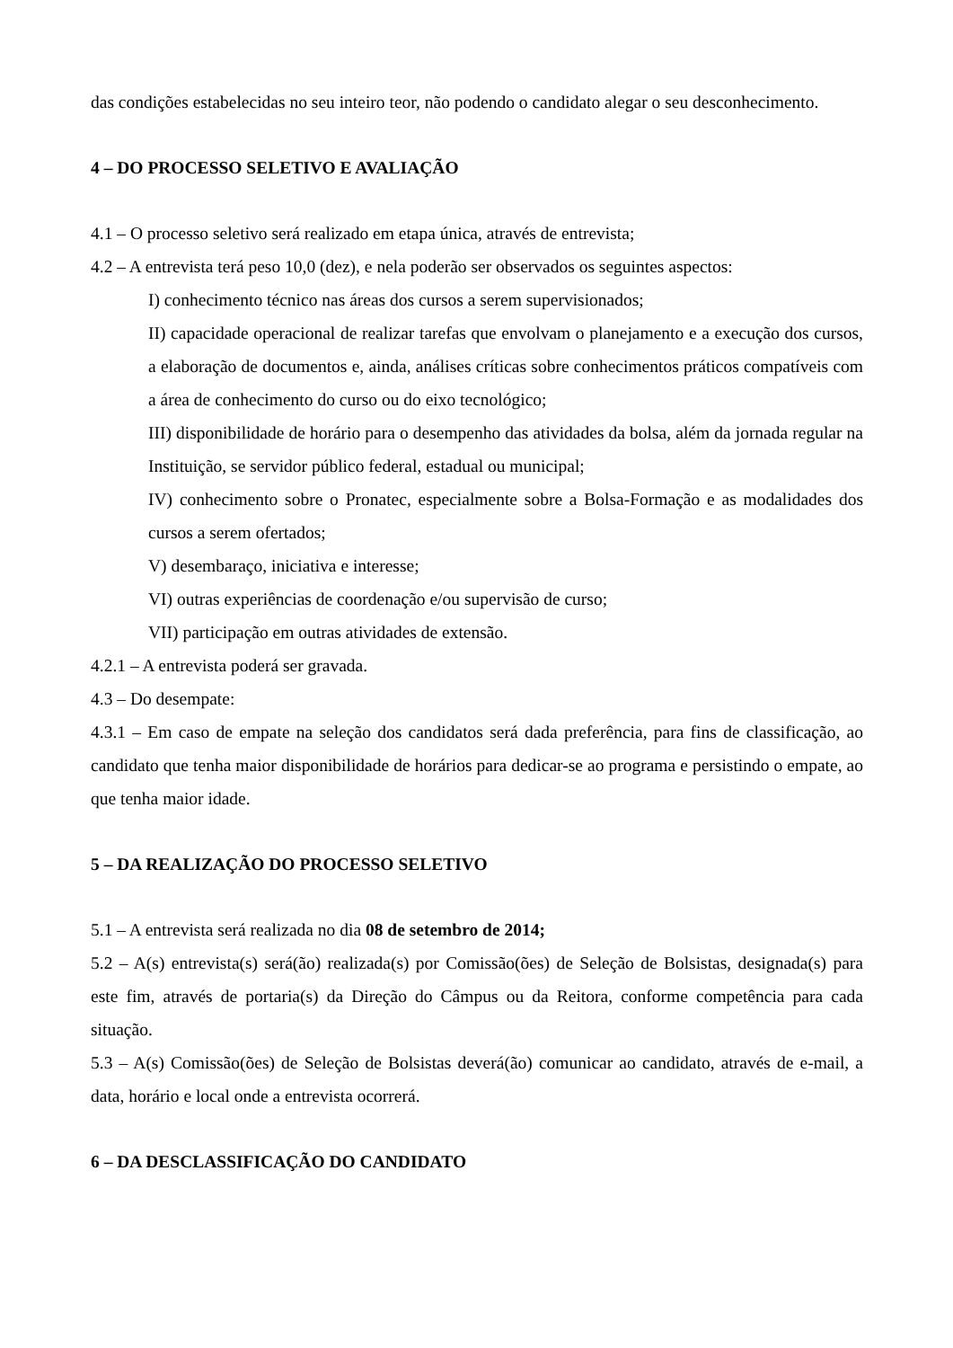das condições estabelecidas no seu inteiro teor, não podendo o candidato alegar o seu desconhecimento.
4 – DO PROCESSO SELETIVO E AVALIAÇÃO
4.1 – O processo seletivo será realizado em etapa única, através de entrevista;
4.2 – A entrevista terá peso 10,0 (dez), e nela poderão ser observados os seguintes aspectos:
I) conhecimento técnico nas áreas dos cursos a serem supervisionados;
II) capacidade operacional de realizar tarefas que envolvam o planejamento e a execução dos cursos, a elaboração de documentos e, ainda, análises críticas sobre conhecimentos práticos compatíveis com a área de conhecimento do curso ou do eixo tecnológico;
III) disponibilidade de horário para o desempenho das atividades da bolsa, além da jornada regular na Instituição, se servidor público federal, estadual ou municipal;
IV) conhecimento sobre o Pronatec, especialmente sobre a Bolsa-Formação e as modalidades dos cursos a serem ofertados;
V) desembaraço, iniciativa e interesse;
VI) outras experiências de coordenação e/ou supervisão de curso;
VII) participação em outras atividades de extensão.
4.2.1 – A entrevista poderá ser gravada.
4.3 – Do desempate:
4.3.1 – Em caso de empate na seleção dos candidatos será dada preferência, para fins de classificação, ao candidato que tenha maior disponibilidade de horários para dedicar-se ao programa e persistindo o empate, ao que tenha maior idade.
5 – DA REALIZAÇÃO DO PROCESSO SELETIVO
5.1 – A entrevista será realizada no dia 08 de setembro de 2014;
5.2 – A(s) entrevista(s) será(ão) realizada(s) por Comissão(ões) de Seleção de Bolsistas, designada(s) para este fim, através de portaria(s) da Direção do Câmpus ou da Reitora, conforme competência para cada situação.
5.3 – A(s) Comissão(ões) de Seleção de Bolsistas deverá(ão) comunicar ao candidato, através de e-mail, a data, horário e local onde a entrevista ocorrerá.
6 – DA DESCLASSIFICAÇÃO DO CANDIDATO